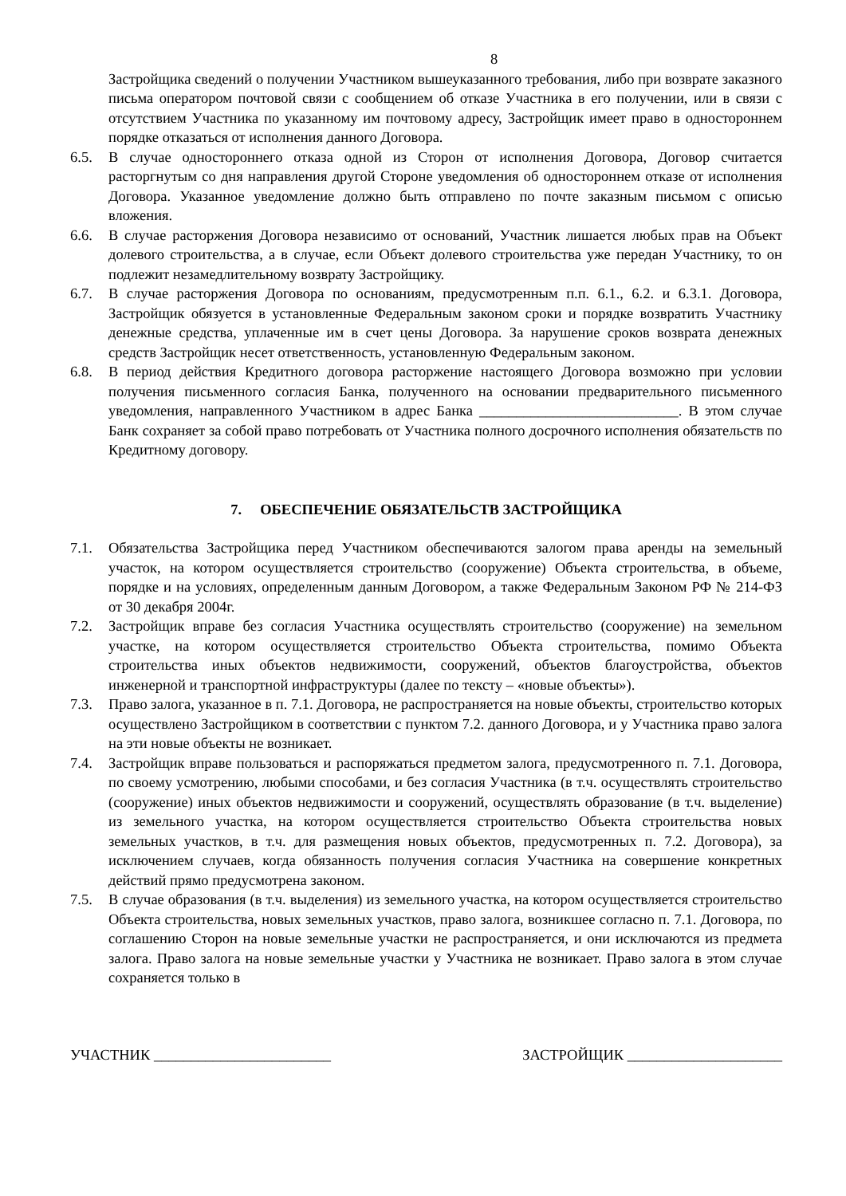8
Застройщика сведений о получении Участником вышеуказанного требования, либо при возврате заказного письма оператором почтовой связи с сообщением об отказе Участника в его получении, или в связи с отсутствием Участника по указанному им почтовому адресу, Застройщик имеет право в одностороннем порядке отказаться от исполнения данного Договора.
6.5. В случае одностороннего отказа одной из Сторон от исполнения Договора, Договор считается расторгнутым со дня направления другой Стороне уведомления об одностороннем отказе от исполнения Договора. Указанное уведомление должно быть отправлено по почте заказным письмом с описью вложения.
6.6. В случае расторжения Договора независимо от оснований, Участник лишается любых прав на Объект долевого строительства, а в случае, если Объект долевого строительства уже передан Участнику, то он подлежит незамедлительному возврату Застройщику.
6.7. В случае расторжения Договора по основаниям, предусмотренным п.п. 6.1., 6.2. и 6.3.1. Договора, Застройщик обязуется в установленные Федеральным законом сроки и порядке возвратить Участнику денежные средства, уплаченные им в счет цены Договора. За нарушение сроков возврата денежных средств Застройщик несет ответственность, установленную Федеральным законом.
6.8. В период действия Кредитного договора расторжение настоящего Договора возможно при условии получения письменного согласия Банка, полученного на основании предварительного письменного уведомления, направленного Участником в адрес Банка ___________________________. В этом случае Банк сохраняет за собой право потребовать от Участника полного досрочного исполнения обязательств по Кредитному договору.
7. ОБЕСПЕЧЕНИЕ ОБЯЗАТЕЛЬСТВ ЗАСТРОЙЩИКА
7.1. Обязательства Застройщика перед Участником обеспечиваются залогом права аренды на земельный участок, на котором осуществляется строительство (сооружение) Объекта строительства, в объеме, порядке и на условиях, определенным данным Договором, а также Федеральным Законом РФ № 214-ФЗ от 30 декабря 2004г.
7.2. Застройщик вправе без согласия Участника осуществлять строительство (сооружение) на земельном участке, на котором осуществляется строительство Объекта строительства, помимо Объекта строительства иных объектов недвижимости, сооружений, объектов благоустройства, объектов инженерной и транспортной инфраструктуры (далее по тексту – «новые объекты»).
7.3. Право залога, указанное в п. 7.1. Договора, не распространяется на новые объекты, строительство которых осуществлено Застройщиком в соответствии с пунктом 7.2. данного Договора, и у Участника право залога на эти новые объекты не возникает.
7.4. Застройщик вправе пользоваться и распоряжаться предметом залога, предусмотренного п. 7.1. Договора, по своему усмотрению, любыми способами, и без согласия Участника (в т.ч. осуществлять строительство (сооружение) иных объектов недвижимости и сооружений, осуществлять образование (в т.ч. выделение) из земельного участка, на котором осуществляется строительство Объекта строительства новых земельных участков, в т.ч. для размещения новых объектов, предусмотренных п. 7.2. Договора), за исключением случаев, когда обязанность получения согласия Участника на совершение конкретных действий прямо предусмотрена законом.
7.5. В случае образования (в т.ч. выделения) из земельного участка, на котором осуществляется строительство Объекта строительства, новых земельных участков, право залога, возникшее согласно п. 7.1. Договора, по соглашению Сторон на новые земельные участки не распространяется, и они исключаются из предмета залога. Право залога на новые земельные участки у Участника не возникает. Право залога в этом случае сохраняется только в
УЧАСТНИК ________________________ ЗАСТРОЙЩИК _____________________